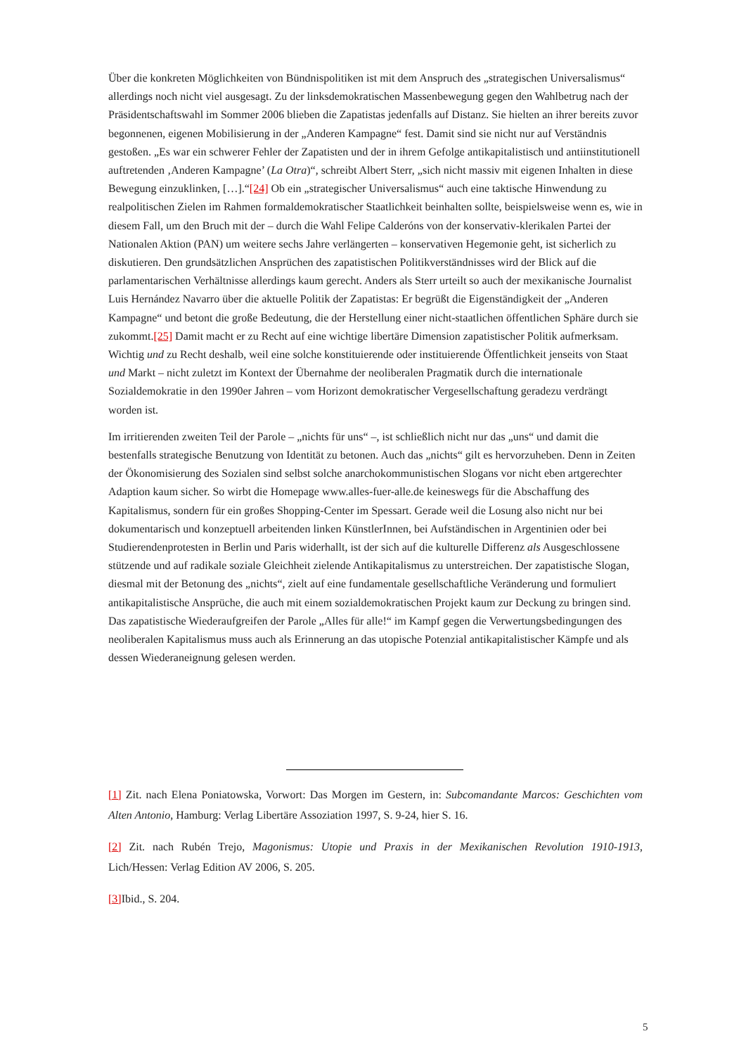Über die konkreten Möglichkeiten von Bündnispolitiken ist mit dem Anspruch des „strategischen Universalismus“ allerdings noch nicht viel ausgesagt. Zu der linksdemokratischen Massenbewegung gegen den Wahlbetrug nach der Präsidentschaftswahl im Sommer 2006 blieben die Zapatistas jedenfalls auf Distanz. Sie hielten an ihrer bereits zuvor begonnenen, eigenen Mobilisierung in der „Anderen Kampagne“ fest. Damit sind sie nicht nur auf Verständnis gestoßen. „Es war ein schwerer Fehler der Zapatisten und der in ihrem Gefolge antikapitalistisch und antiinstitutionell auftretenden ‚Anderen Kampagne’ (La Otra)“, schreibt Albert Sterr, „sich nicht massiv mit eigenen Inhalten in diese Bewegung einzuklinken, […].“[24] Ob ein „strategischer Universalismus“ auch eine taktische Hinwendung zu realpolitischen Zielen im Rahmen formaldemokratischer Staatlichkeit beinhalten sollte, beispielsweise wenn es, wie in diesem Fall, um den Bruch mit der – durch die Wahl Felipe Calderóns von der konservativ-klerikalen Partei der Nationalen Aktion (PAN) um weitere sechs Jahre verlängerten – konservativen Hegemonie geht, ist sicherlich zu diskutieren. Den grundsätzlichen Ansprüchen des zapatistischen Politikverständnisses wird der Blick auf die parlamentarischen Verhältnisse allerdings kaum gerecht. Anders als Sterr urteilt so auch der mexikanische Journalist Luis Hernández Navarro über die aktuelle Politik der Zapatistas: Er begrüßt die Eigenständigkeit der „Anderen Kampagne“ und betont die große Bedeutung, die der Herstellung einer nicht-staatlichen öffentlichen Sphäre durch sie zukommt.[25] Damit macht er zu Recht auf eine wichtige libertäre Dimension zapatistischer Politik aufmerksam. Wichtig und zu Recht deshalb, weil eine solche konstituierende oder instituierende Öffentlichkeit jenseits von Staat und Markt – nicht zuletzt im Kontext der Übernahme der neoliberalen Pragmatik durch die internationale Sozialdemokratie in den 1990er Jahren – vom Horizont demokratischer Vergesellschaftung geradezu verdrängt worden ist.
Im irritierenden zweiten Teil der Parole – „nichts für uns“ –, ist schließlich nicht nur das „uns“ und damit die bestenfalls strategische Benutzung von Identität zu betonen. Auch das „nichts“ gilt es hervorzuheben. Denn in Zeiten der Ökonomisierung des Sozialen sind selbst solche anarchokommunistischen Slogans vor nicht eben artgerechter Adaption kaum sicher. So wirbt die Homepage www.alles-fuer-alle.de keineswegs für die Abschaffung des Kapitalismus, sondern für ein großes Shopping-Center im Spessart. Gerade weil die Losung also nicht nur bei dokumentarisch und konzeptuell arbeitenden linken KünstlerInnen, bei Aufständischen in Argentinien oder bei Studierendenprotesten in Berlin und Paris widerhallt, ist der sich auf die kulturelle Differenz als Ausgeschlossene stützende und auf radikale soziale Gleichheit zielende Antikapitalismus zu unterstreichen. Der zapatistische Slogan, diesmal mit der Betonung des „nichts“, zielt auf eine fundamentale gesellschaftliche Veränderung und formuliert antikapitalistische Ansprüche, die auch mit einem sozialdemokratischen Projekt kaum zur Deckung zu bringen sind. Das zapatistische Wiederaufgreifen der Parole „Alles für alle!“ im Kampf gegen die Verwertungsbedingungen des neoliberalen Kapitalismus muss auch als Erinnerung an das utopische Potenzial antikapitalistischer Kämpfe und als dessen Wiederaneignung gelesen werden.
[1] Zit. nach Elena Poniatowska, Vorwort: Das Morgen im Gestern, in: Subcomandante Marcos: Geschichten vom Alten Antonio, Hamburg: Verlag Libertäre Assoziation 1997, S. 9-24, hier S. 16.
[2] Zit. nach Rubén Trejo, Magonismus: Utopie und Praxis in der Mexikanischen Revolution 1910-1913, Lich/Hessen: Verlag Edition AV 2006, S. 205.
[3] Ibid., S. 204.
5